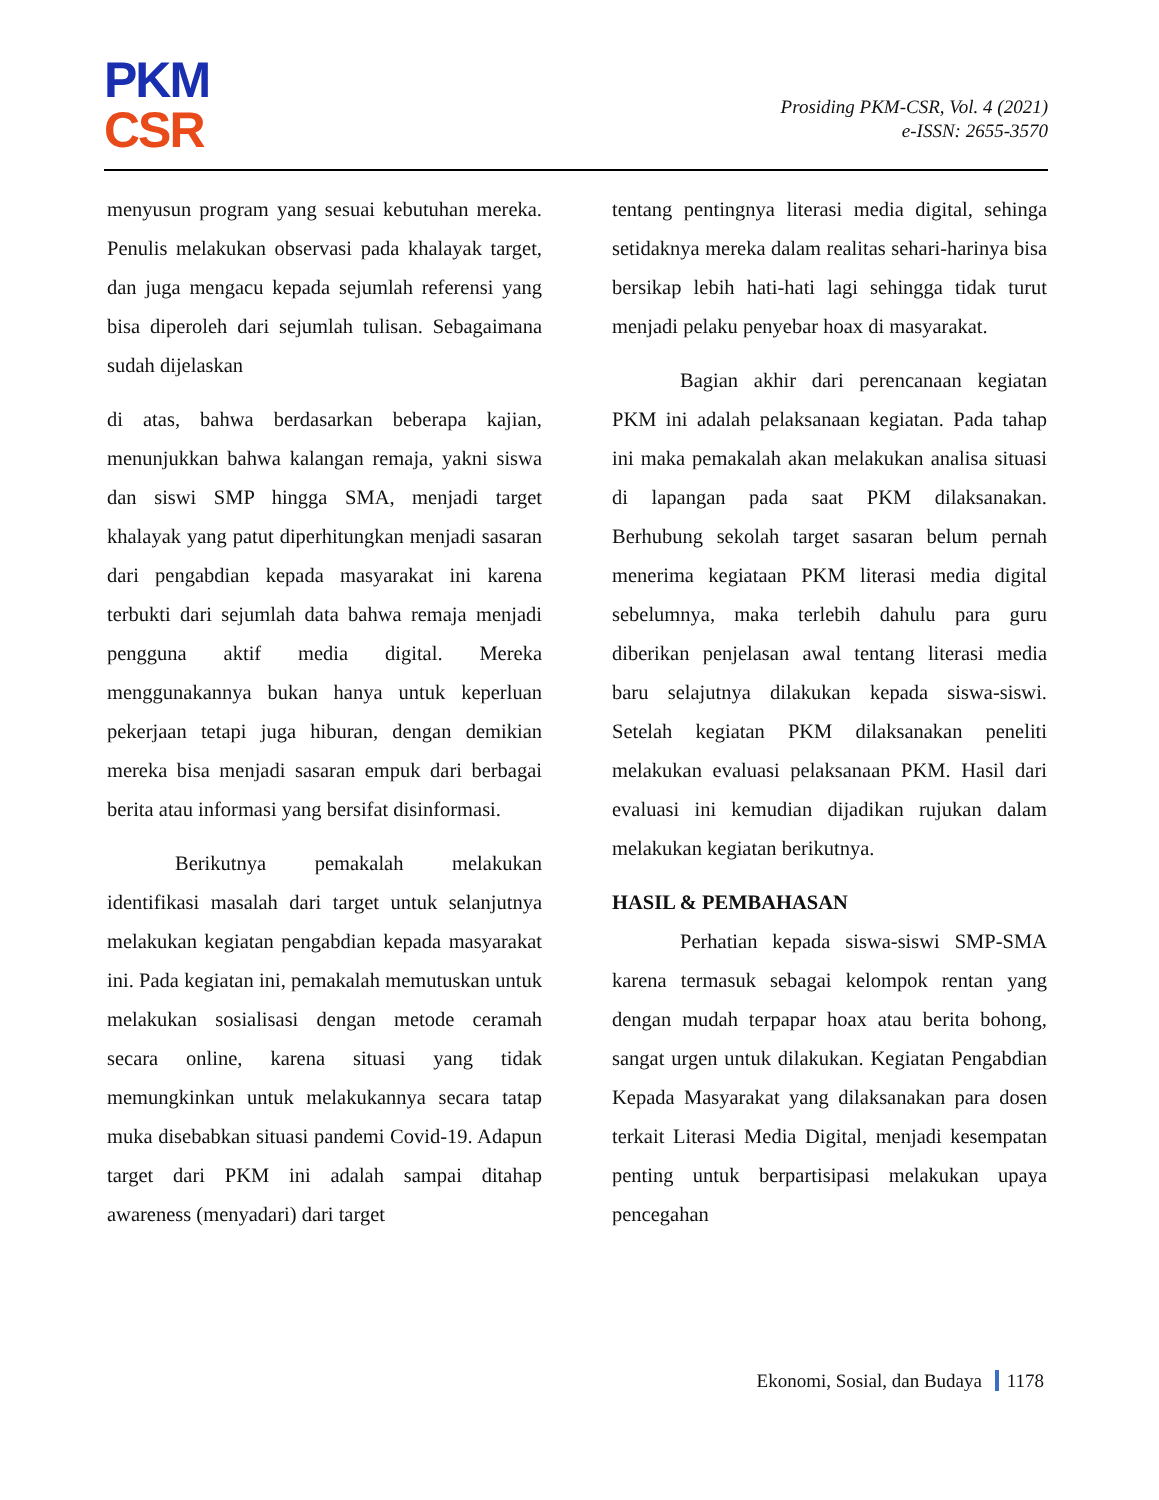PKM
CSR
Prosiding PKM-CSR, Vol. 4 (2021)
e-ISSN: 2655-3570
menyusun program yang sesuai kebutuhan mereka. Penulis melakukan observasi pada khalayak target, dan juga mengacu kepada sejumlah referensi yang bisa diperoleh dari sejumlah tulisan. Sebagaimana sudah dijelaskan
di atas, bahwa berdasarkan beberapa kajian, menunjukkan bahwa kalangan remaja, yakni siswa dan siswi SMP hingga SMA, menjadi target khalayak yang patut diperhitungkan menjadi sasaran dari pengabdian kepada masyarakat ini karena terbukti dari sejumlah data bahwa remaja menjadi pengguna aktif media digital. Mereka menggunakannya bukan hanya untuk keperluan pekerjaan tetapi juga hiburan, dengan demikian mereka bisa menjadi sasaran empuk dari berbagai berita atau informasi yang bersifat disinformasi.
Berikutnya pemakalah melakukan identifikasi masalah dari target untuk selanjutnya melakukan kegiatan pengabdian kepada masyarakat ini. Pada kegiatan ini, pemakalah memutuskan untuk melakukan sosialisasi dengan metode ceramah secara online, karena situasi yang tidak memungkinkan untuk melakukannya secara tatap muka disebabkan situasi pandemi Covid-19. Adapun target dari PKM ini adalah sampai ditahap awareness (menyadari) dari target
tentang pentingnya literasi media digital, sehinga setidaknya mereka dalam realitas sehari-harinya bisa bersikap lebih hati-hati lagi sehingga tidak turut menjadi pelaku penyebar hoax di masyarakat.
Bagian akhir dari perencanaan kegiatan PKM ini adalah pelaksanaan kegiatan. Pada tahap ini maka pemakalah akan melakukan analisa situasi di lapangan pada saat PKM dilaksanakan. Berhubung sekolah target sasaran belum pernah menerima kegiataan PKM literasi media digital sebelumnya, maka terlebih dahulu para guru diberikan penjelasan awal tentang literasi media baru selajutnya dilakukan kepada siswa-siswi. Setelah kegiatan PKM dilaksanakan peneliti melakukan evaluasi pelaksanaan PKM. Hasil dari evaluasi ini kemudian dijadikan rujukan dalam melakukan kegiatan berikutnya.
HASIL & PEMBAHASAN
Perhatian kepada siswa-siswi SMP-SMA karena termasuk sebagai kelompok rentan yang dengan mudah terpapar hoax atau berita bohong, sangat urgen untuk dilakukan. Kegiatan Pengabdian Kepada Masyarakat yang dilaksanakan para dosen terkait Literasi Media Digital, menjadi kesempatan penting untuk berpartisipasi melakukan upaya pencegahan
Ekonomi, Sosial, dan Budaya 1178